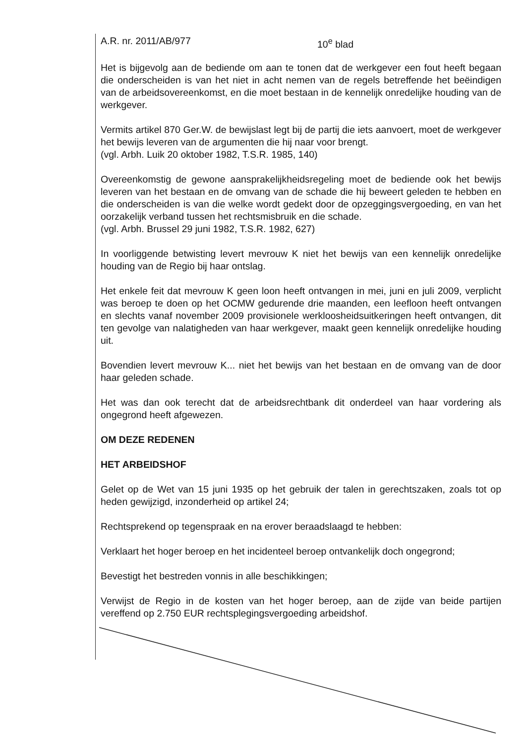A.R. nr. 2011/AB/977 10<sup>e</sup> blad
Het is bijgevolg aan de bediende om aan te tonen dat de werkgever een fout heeft begaan die onderscheiden is van het niet in acht nemen van de regels betreffende het beëindigen van de arbeidsovereenkomst, en die moet bestaan in de kennelijk onredelijke houding van de werkgever.
Vermits artikel 870 Ger.W. de bewijslast legt bij de partij die iets aanvoert, moet de werkgever het bewijs leveren van de argumenten die hij naar voor brengt.
(vgl. Arbh. Luik 20 oktober 1982, T.S.R. 1985, 140)
Overeenkomstig de gewone aansprakelijkheidsregeling moet de bediende ook het bewijs leveren van het bestaan en de omvang van de schade die hij beweert geleden te hebben en die onderscheiden is van die welke wordt gedekt door de opzeggingsvergoeding, en van het oorzakelijk verband tussen het rechtsmisbruik en die schade.
(vgl. Arbh. Brussel 29 juni 1982, T.S.R. 1982, 627)
In voorliggende betwisting levert mevrouw K niet het bewijs van een kennelijk onredelijke houding van de Regio bij haar ontslag.
Het enkele feit dat mevrouw K geen loon heeft ontvangen in mei, juni en juli 2009, verplicht was beroep te doen op het OCMW gedurende drie maanden, een leefloon heeft ontvangen en slechts vanaf november 2009 provisionele werkloosheidsuitkeringen heeft ontvangen, dit ten gevolge van nalatigheden van haar werkgever, maakt geen kennelijk onredelijke houding uit.
Bovendien levert mevrouw K... niet het bewijs van het bestaan en de omvang van de door haar geleden schade.
Het was dan ook terecht dat de arbeidsrechtbank dit onderdeel van haar vordering als ongegrond heeft afgewezen.
OM DEZE REDENEN
HET ARBEIDSHOF
Gelet op de Wet van 15 juni 1935 op het gebruik der talen in gerechtszaken, zoals tot op heden gewijzigd, inzonderheid op artikel 24;
Rechtsprekend op tegenspraak en na erover beraadslaagd te hebben:
Verklaart het hoger beroep en het incidenteel beroep ontvankelijk doch ongegrond;
Bevestigt het bestreden vonnis in alle beschikkingen;
Verwijst de Regio in de kosten van het hoger beroep, aan de zijde van beide partijen vereffend op 2.750 EUR rechtsplegingsvergoeding arbeidshof.